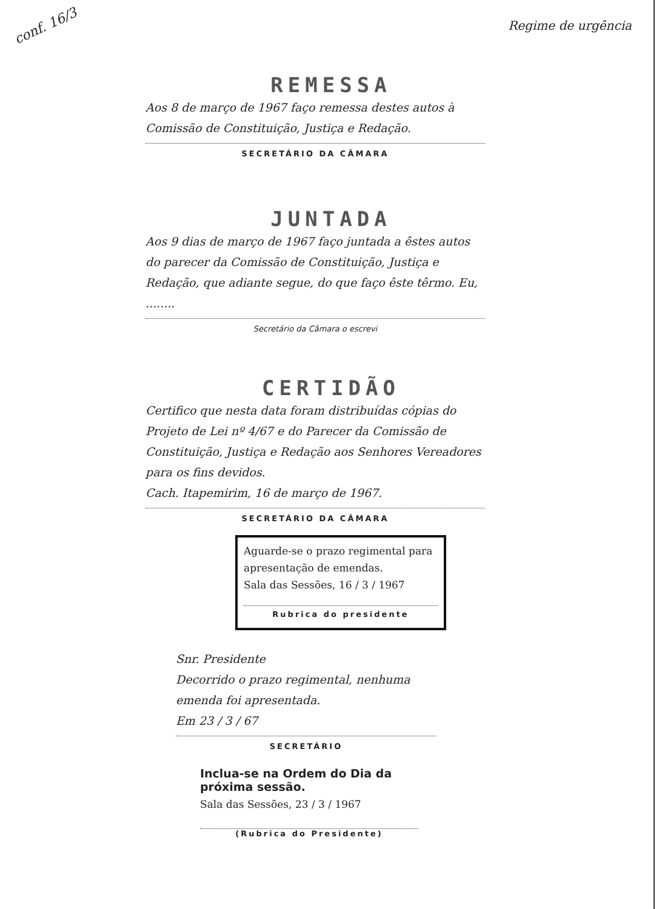conf. 16/3 Regime de urgência
REMESSA
Aos 8 de março de 1967 faço remessa destes autos à Comissão de Constituição, Justiça e Redação.
SECRETÁRIO DA CÂMARA
JUNTADA
Aos 9 dias de março de 1967 faço juntada a êstes autos do parecer da Comissão de Constituição, Justiça e Redação, que adiante segue, do que faço êste têrmo. Eu, ........
Secretário da Câmara o escrevi
CERTIDÃO
Certifico que nesta data foram distribuídas cópias do Projeto de Lei nº 4/67 e do Parecer da Comissão de Constituição, Justiça e Redação aos Senhores Vereadores para os fins devidos.
Cach. Itapemirim, 16 de março de 1967.
SECRETÁRIO DA CÂMARA
Aguarde-se o prazo regimental para apresentação de emendas.
Sala das Sessões, 16 / 3 / 1967
Rubrica do presidente
Snr. Presidente
Decorrido o prazo regimental, nenhuma emenda foi apresentada.
Em 23 / 3 / 67
SECRETÁRIO
Inclua-se na Ordem do Dia da próxima sessão.
Sala das Sessões, 23 / 3 / 1967
(Rubrica do Presidente)